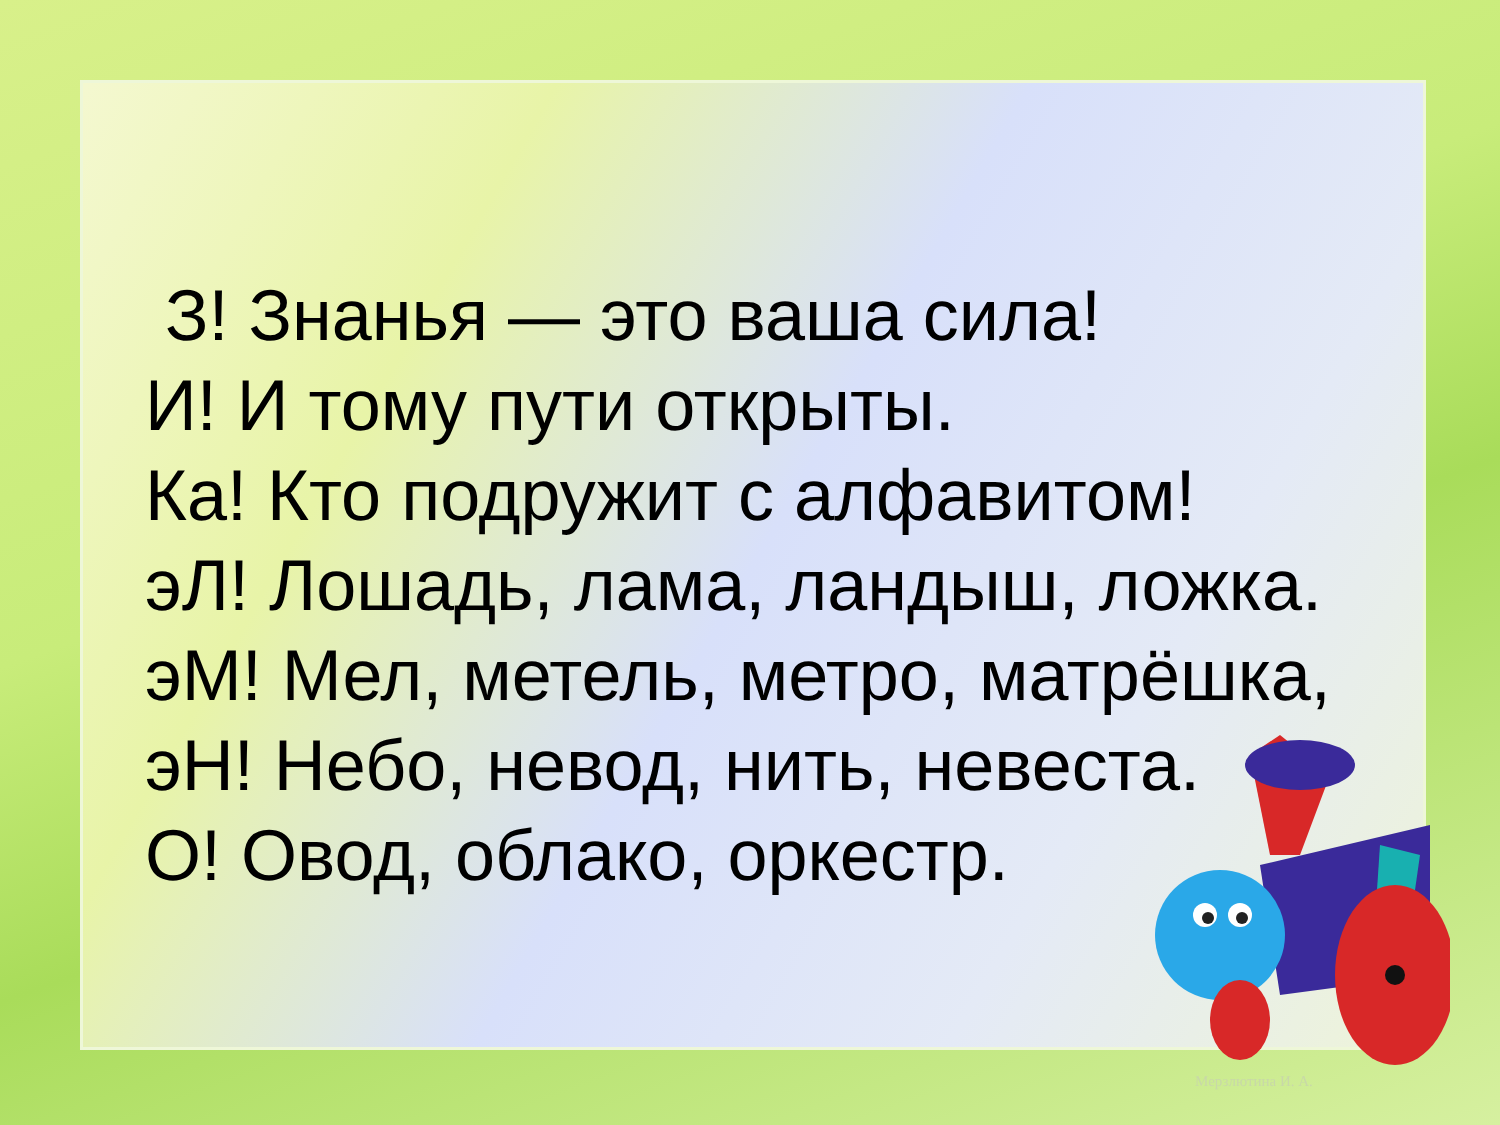З! Знанья — это ваша сила!
И! И тому пути открыты.
Ка! Кто подружит с алфавитом!
эЛ! Лошадь, лама, ландыш, ложка.
эМ! Мел, метель, метро, матрёшка,
эН! Небо, невод, нить, невеста.
О! Овод, облако, оркестр.
Мерзлютина И. А.